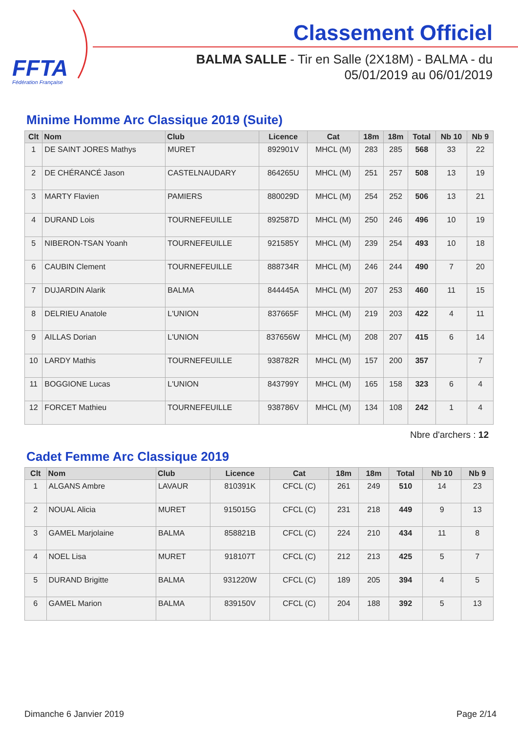FFTA
Fédération Française
Classement Officiel
BALMA SALLE - Tir en Salle (2X18M) - BALMA - du 05/01/2019 au 06/01/2019
Minime Homme Arc Classique 2019 (Suite)
| Clt | Nom | Club | Licence | Cat | 18m | 18m | Total | Nb 10 | Nb 9 |
| --- | --- | --- | --- | --- | --- | --- | --- | --- | --- |
| 1 | DE SAINT JORES Mathys | MURET | 892901V | MHCL (M) | 283 | 285 | 568 | 33 | 22 |
| 2 | DE CHÉRANCÉ Jason | CASTELNAUDARY | 864265U | MHCL (M) | 251 | 257 | 508 | 13 | 19 |
| 3 | MARTY Flavien | PAMIERS | 880029D | MHCL (M) | 254 | 252 | 506 | 13 | 21 |
| 4 | DURAND Lois | TOURNEFEUILLE | 892587D | MHCL (M) | 250 | 246 | 496 | 10 | 19 |
| 5 | NIBERON-TSAN Yoanh | TOURNEFEUILLE | 921585Y | MHCL (M) | 239 | 254 | 493 | 10 | 18 |
| 6 | CAUBIN Clement | TOURNEFEUILLE | 888734R | MHCL (M) | 246 | 244 | 490 | 7 | 20 |
| 7 | DUJARDIN Alarik | BALMA | 844445A | MHCL (M) | 207 | 253 | 460 | 11 | 15 |
| 8 | DELRIEU Anatole | L'UNION | 837665F | MHCL (M) | 219 | 203 | 422 | 4 | 11 |
| 9 | AILLAS Dorian | L'UNION | 837656W | MHCL (M) | 208 | 207 | 415 | 6 | 14 |
| 10 | LARDY Mathis | TOURNEFEUILLE | 938782R | MHCL (M) | 157 | 200 | 357 | | 7 |
| 11 | BOGGIONE Lucas | L'UNION | 843799Y | MHCL (M) | 165 | 158 | 323 | 6 | 4 |
| 12 | FORCET Mathieu | TOURNEFEUILLE | 938786V | MHCL (M) | 134 | 108 | 242 | 1 | 4 |
Nbre d'archers : 12
Cadet Femme Arc Classique 2019
| Clt | Nom | Club | Licence | Cat | 18m | 18m | Total | Nb 10 | Nb 9 |
| --- | --- | --- | --- | --- | --- | --- | --- | --- | --- |
| 1 | ALGANS Ambre | LAVAUR | 810391K | CFCL (C) | 261 | 249 | 510 | 14 | 23 |
| 2 | NOUAL Alicia | MURET | 915015G | CFCL (C) | 231 | 218 | 449 | 9 | 13 |
| 3 | GAMEL Marjolaine | BALMA | 858821B | CFCL (C) | 224 | 210 | 434 | 11 | 8 |
| 4 | NOEL Lisa | MURET | 918107T | CFCL (C) | 212 | 213 | 425 | 5 | 7 |
| 5 | DURAND Brigitte | BALMA | 931220W | CFCL (C) | 189 | 205 | 394 | 4 | 5 |
| 6 | GAMEL Marion | BALMA | 839150V | CFCL (C) | 204 | 188 | 392 | 5 | 13 |
Dimanche 6 Janvier 2019 Page 2/14